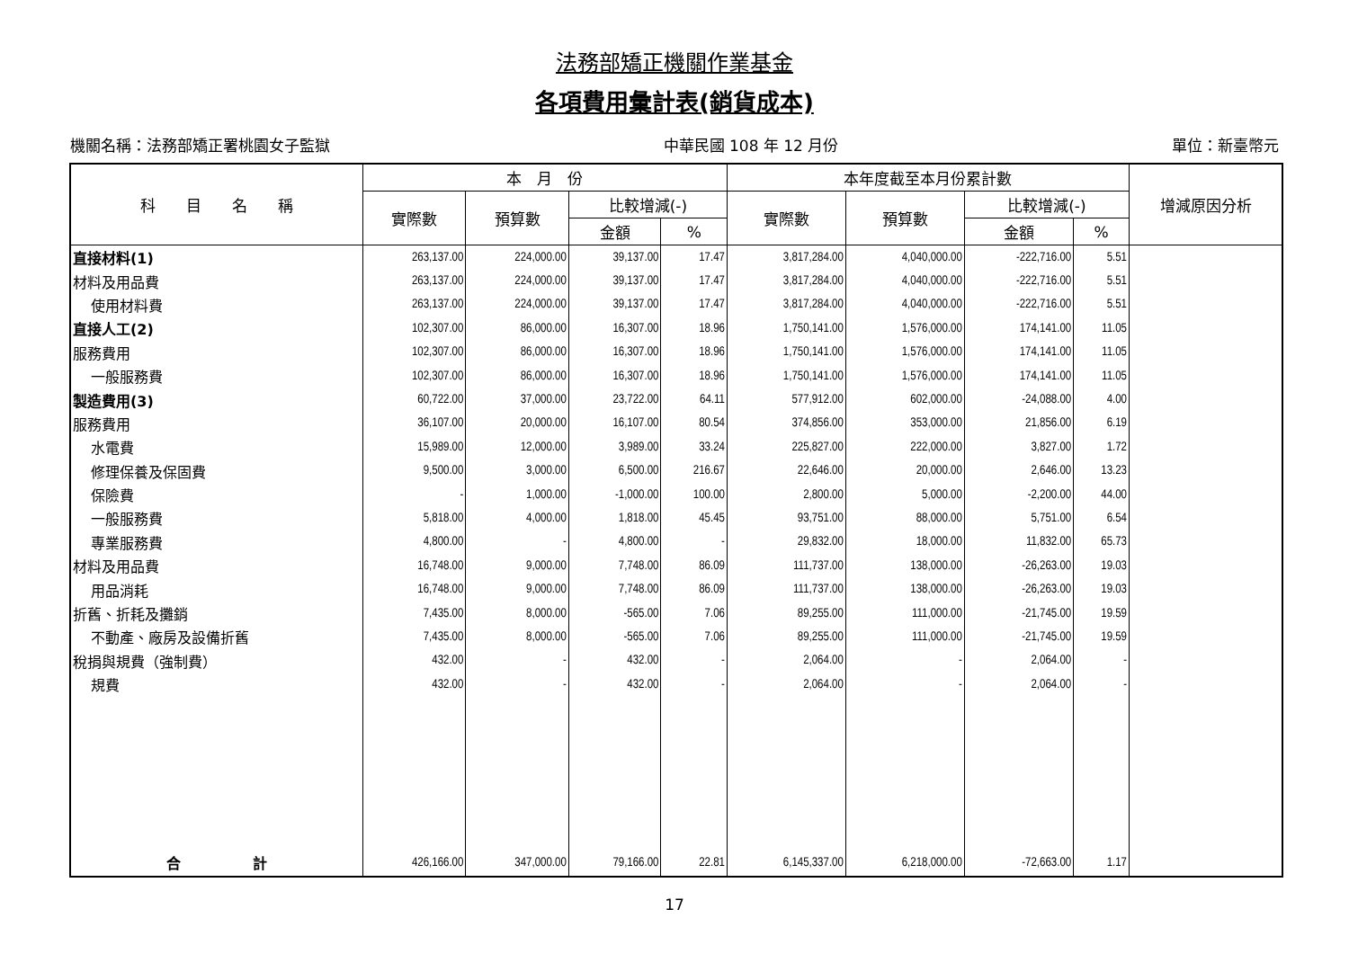法務部矯正機關作業基金
各項費用彙計表(銷貨成本)
機關名稱：法務部矯正署桃園女子監獄 中華民國 108 年 12 月份 單位：新臺幣元
| 科 目 名 稱 | 本 月 份 | | | | 本年度截至本月份累計數 | | | | 增減原因分析 |
| --- | --- | --- | --- | --- | --- | --- | --- | --- | --- |
| | 實際數 | 預算數 | 比較增減(-) | | 實際數 | 預算數 | 比較增減(-) | | |
| | | | 金額 | % | | | 金額 | % | |
| 直接材料(1) | 263,137.00 | 224,000.00 | 39,137.00 | 17.47 | 3,817,284.00 | 4,040,000.00 | -222,716.00 | 5.51 | |
| 材料及用品費 | 263,137.00 | 224,000.00 | 39,137.00 | 17.47 | 3,817,284.00 | 4,040,000.00 | -222,716.00 | 5.51 | |
| 使用材料費 | 263,137.00 | 224,000.00 | 39,137.00 | 17.47 | 3,817,284.00 | 4,040,000.00 | -222,716.00 | 5.51 | |
| 直接人工(2) | 102,307.00 | 86,000.00 | 16,307.00 | 18.96 | 1,750,141.00 | 1,576,000.00 | 174,141.00 | 11.05 | |
| 服務費用 | 102,307.00 | 86,000.00 | 16,307.00 | 18.96 | 1,750,141.00 | 1,576,000.00 | 174,141.00 | 11.05 | |
| 一般服務費 | 102,307.00 | 86,000.00 | 16,307.00 | 18.96 | 1,750,141.00 | 1,576,000.00 | 174,141.00 | 11.05 | |
| 製造費用(3) | 60,722.00 | 37,000.00 | 23,722.00 | 64.11 | 577,912.00 | 602,000.00 | -24,088.00 | 4.00 | |
| 服務費用 | 36,107.00 | 20,000.00 | 16,107.00 | 80.54 | 374,856.00 | 353,000.00 | 21,856.00 | 6.19 | |
| 水電費 | 15,989.00 | 12,000.00 | 3,989.00 | 33.24 | 225,827.00 | 222,000.00 | 3,827.00 | 1.72 | |
| 修理保養及保固費 | 9,500.00 | 3,000.00 | 6,500.00 | 216.67 | 22,646.00 | 20,000.00 | 2,646.00 | 13.23 | |
| 保險費 | - | 1,000.00 | -1,000.00 | 100.00 | 2,800.00 | 5,000.00 | -2,200.00 | 44.00 | |
| 一般服務費 | 5,818.00 | 4,000.00 | 1,818.00 | 45.45 | 93,751.00 | 88,000.00 | 5,751.00 | 6.54 | |
| 專業服務費 | 4,800.00 | - | 4,800.00 | - | 29,832.00 | 18,000.00 | 11,832.00 | 65.73 | |
| 材料及用品費 | 16,748.00 | 9,000.00 | 7,748.00 | 86.09 | 111,737.00 | 138,000.00 | -26,263.00 | 19.03 | |
| 用品消耗 | 16,748.00 | 9,000.00 | 7,748.00 | 86.09 | 111,737.00 | 138,000.00 | -26,263.00 | 19.03 | |
| 折舊、折耗及攤銷 | 7,435.00 | 8,000.00 | -565.00 | 7.06 | 89,255.00 | 111,000.00 | -21,745.00 | 19.59 | |
| 不動產、廠房及設備折舊 | 7,435.00 | 8,000.00 | -565.00 | 7.06 | 89,255.00 | 111,000.00 | -21,745.00 | 19.59 | |
| 稅捐與規費（強制費） | 432.00 | - | 432.00 | - | 2,064.00 | - | 2,064.00 | - | |
| 規費 | 432.00 | - | 432.00 | - | 2,064.00 | - | 2,064.00 | - | |
| 合 計 | 426,166.00 | 347,000.00 | 79,166.00 | 22.81 | 6,145,337.00 | 6,218,000.00 | -72,663.00 | 1.17 | |
17